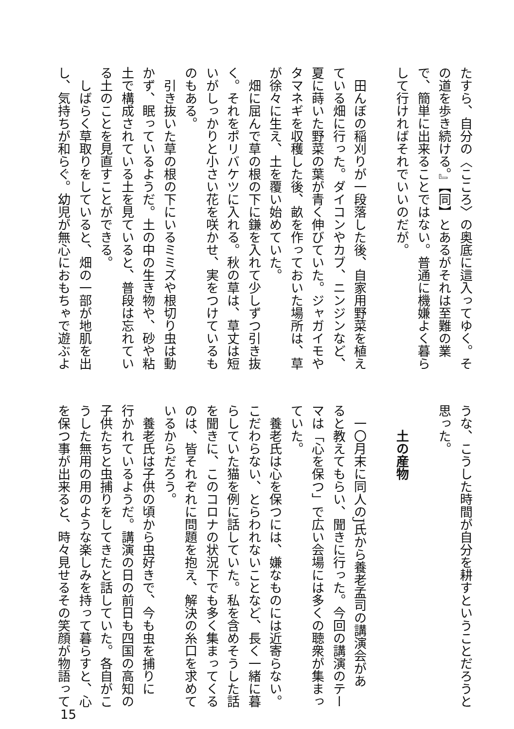たすら、自分の〈こころ〉の奥底に這入ってゆく。そ
の道を歩き続ける。』【同】とあるがそれは至難の業
で、簡単に出来ることではない。普通に機嫌よく暮ら
して行ければそれでいいのだが。
　田んぼの稲刈りが一段落した後、自家用野菜を植え
ている畑に行った。ダイコンやカブ、ニンジンなど、
夏に蒔いた野菜の葉が青く伸びていた。ジャガイモや
タマネギを収穫した後、畝を作っておいた場所は、草
が徐々に生え、土を覆い始めていた。
　畑に屈んで草の根の下に鎌を入れて少しずつ引き抜
く。それをポリバケツに入れる。秋の草は、草丈は短
いがしっかりと小さい花を咲かせ、実をつけているも
のもある。
　引き抜いた草の根の下にいるミミズや根切り虫は動
かず、眠っているようだ。土の中の生き物や、砂や粘
土で構成されている土を見ていると、普段は忘れてい
る土のことを見直すことができる。
　しばらく草取りをしていると、畑の一部が地肌を出
し、気持ちが和らぐ。幼児が無心におもちゃで遊ぶよ
うな、こうした時間が自分を耕すということだろうと
思った。
　　土の産物
　一〇月末に同人のJ氏から養老孟司の講演会があ
ると教えてもらい、聞きに行った。今回の講演のテー
マは「心を保つ」で広い会場には多くの聴衆が集まっ
ていた。
　養老氏は心を保つには、嫌なものには近寄らない。
こだわらない、とらわれないことなど、長く一緒に暮
らしていた猫を例に話していた。私を含めそうした話
を聞きに、このコロナの状況下でも多く集まってくる
のは、皆それぞれに問題を抱え、解決の糸口を求めて
いるからだろう。
　養老氏は子供の頃から虫好きで、今も虫を捕りに
行かれているようだ。講演の日の前日も四国の高知の
子供たちと虫捕りをしてきたと話していた。各自がこ
うした無用の用のような楽しみを持って暮らすと、心
を保つ事が出来ると、時々見せるその笑顔が物語って
15